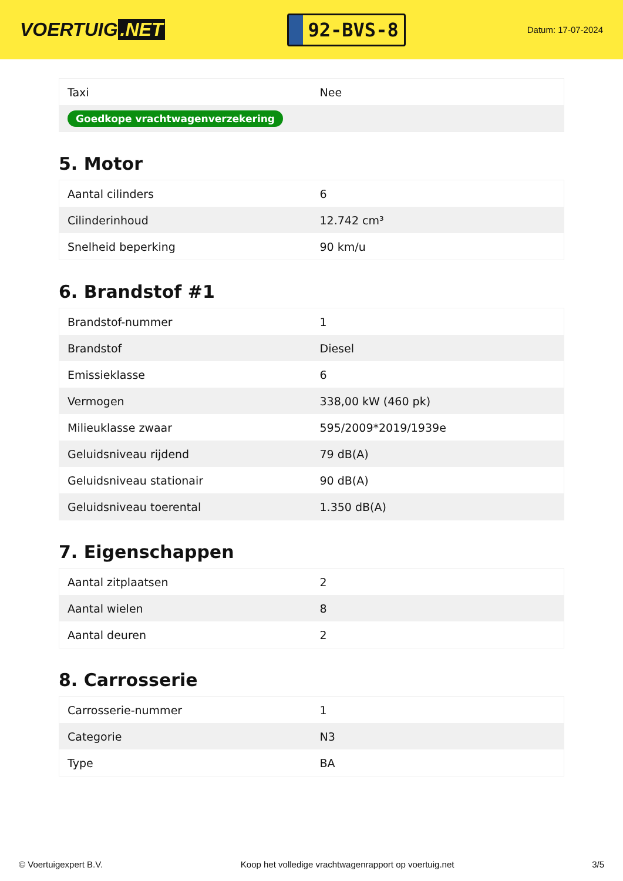VOERTUIG.NET
92-BVS-8
Datum: 17-07-2024
| Taxi | Nee |
| Goedkope vrachtwagenverzekering | |
5. Motor
| Aantal cilinders | 6 |
| Cilinderinhoud | 12.742 cm³ |
| Snelheid beperking | 90 km/u |
6. Brandstof #1
| Brandstof-nummer | 1 |
| Brandstof | Diesel |
| Emissieklasse | 6 |
| Vermogen | 338,00 kW (460 pk) |
| Milieuklasse zwaar | 595/2009*2019/1939e |
| Geluidsniveau rijdend | 79 dB(A) |
| Geluidsniveau stationair | 90 dB(A) |
| Geluidsniveau toerental | 1.350 dB(A) |
7. Eigenschappen
| Aantal zitplaatsen | 2 |
| Aantal wielen | 8 |
| Aantal deuren | 2 |
8. Carrosserie
| Carrosserie-nummer | 1 |
| Categorie | N3 |
| Type | BA |
© Voertuigexpert B.V. Koop het volledige vrachtwagenrapport op voertuig.net 3/5